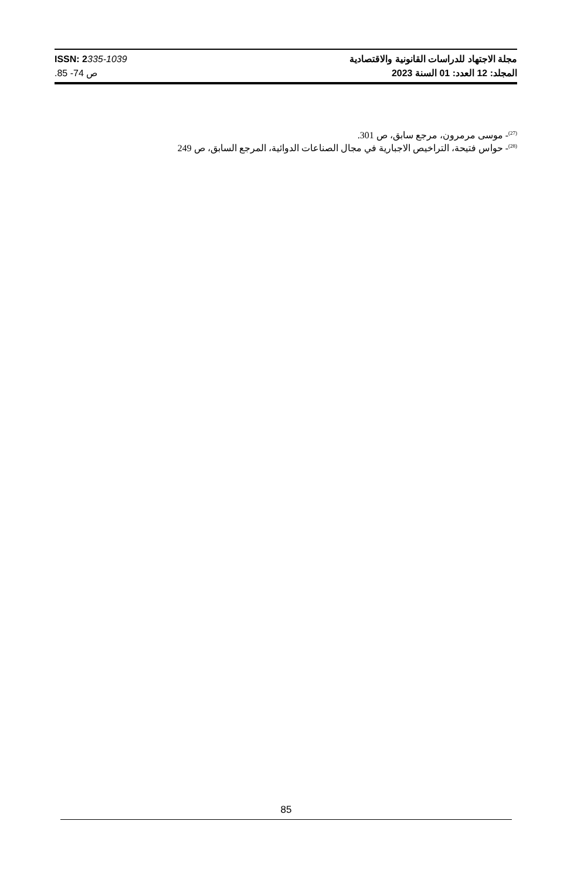ISSN: 2335-1039
.85 -74 ص
مجلة الاجتهاد للدراسات القانونية والاقتصادية
المجلد: 12 العدد: 01 السنة 2023
<sup>(27)</sup>- موسى مرمرون، مرجع سابق، ص 301.
<sup>(28)</sup>- حواس فتيحة، التراخيص الاجبارية في مجال الصناعات الدوائية، المرجع السابق، ص 249
85